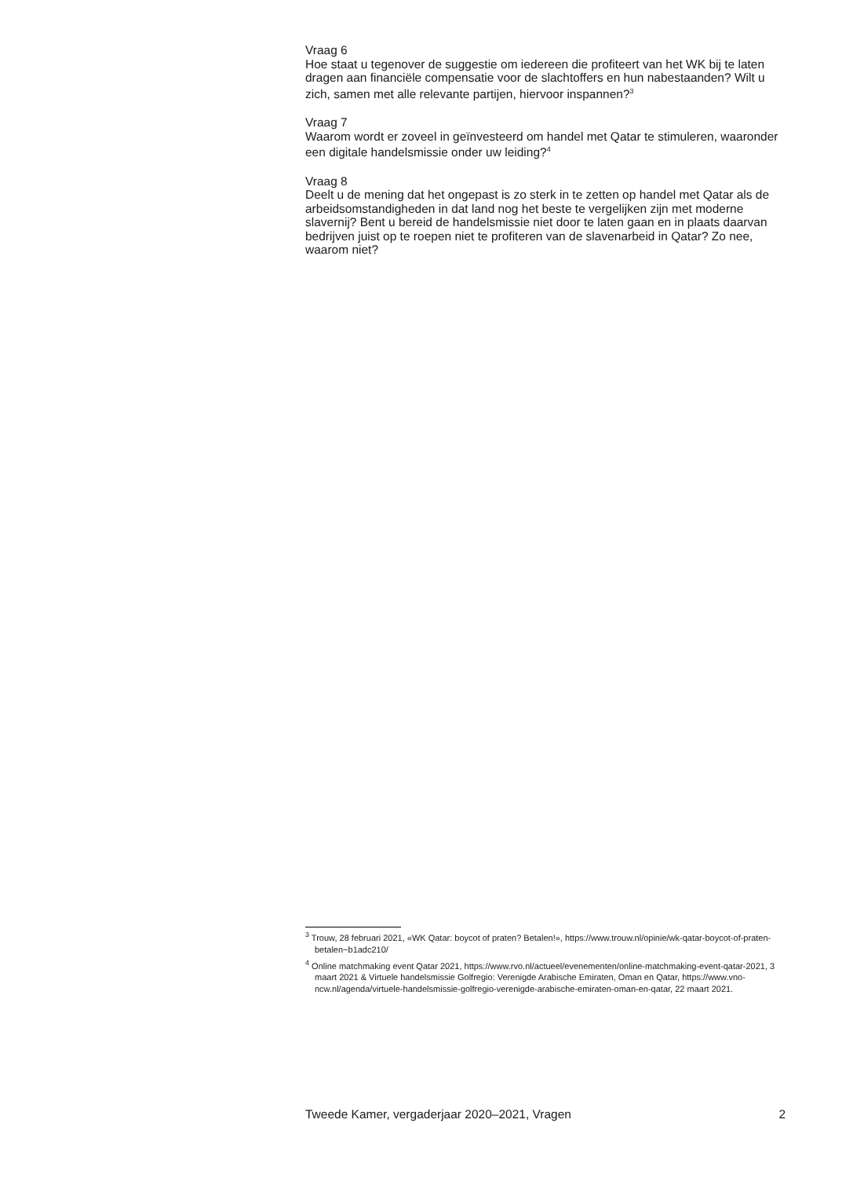Vraag 6
Hoe staat u tegenover de suggestie om iedereen die profiteert van het WK bij te laten dragen aan financiële compensatie voor de slachtoffers en hun nabestaanden? Wilt u zich, samen met alle relevante partijen, hiervoor inspannen?<sup>3</sup>
Vraag 7
Waarom wordt er zoveel in geïnvesteerd om handel met Qatar te stimuleren, waaronder een digitale handelsmissie onder uw leiding?<sup>4</sup>
Vraag 8
Deelt u de mening dat het ongepast is zo sterk in te zetten op handel met Qatar als de arbeidsomstandigheden in dat land nog het beste te vergelijken zijn met moderne slavernij? Bent u bereid de handelsmissie niet door te laten gaan en in plaats daarvan bedrijven juist op te roepen niet te profiteren van de slavenarbeid in Qatar? Zo nee, waarom niet?
<sup>3</sup> Trouw, 28 februari 2021, «WK Qatar: boycot of praten? Betalen!», https://www.trouw.nl/opinie/wk-qatar-boycot-of-praten-betalen~b1adc210/
<sup>4</sup> Online matchmaking event Qatar 2021, https://www.rvo.nl/actueel/evenementen/online-matchmaking-event-qatar-2021, 3 maart 2021 & Virtuele handelsmissie Golfregio: Verenigde Arabische Emiraten, Oman en Qatar, https://www.vno-ncw.nl/agenda/virtuele-handelsmissie-golfregio-verenigde-arabische-emiraten-oman-en-qatar, 22 maart 2021.
Tweede Kamer, vergaderjaar 2020–2021, Vragen 2